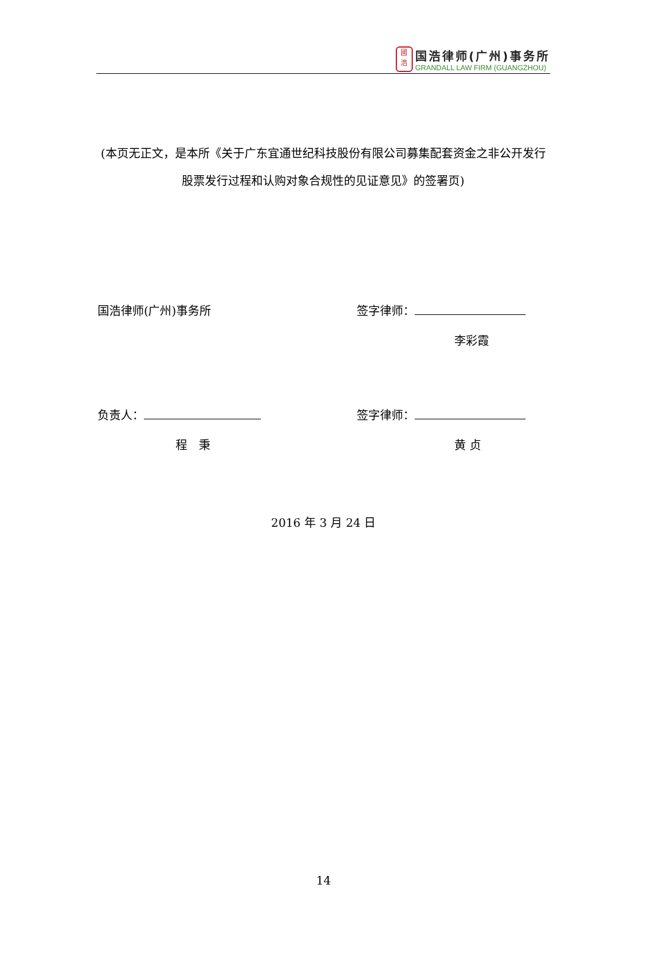國
浩
国浩律师(广州)事务所
GRANDALL LAW FIRM (GUANGZHOU)
(本页无正文，是本所《关于广东宜通世纪科技股份有限公司募集配套资金之非公开发行股票发行过程和认购对象合规性的见证意见》的签署页)
国浩律师(广州)事务所 签字律师：
李彩霞
负责人：
程　秉
签字律师：
黄 贞
2016 年 3 月 24 日
14